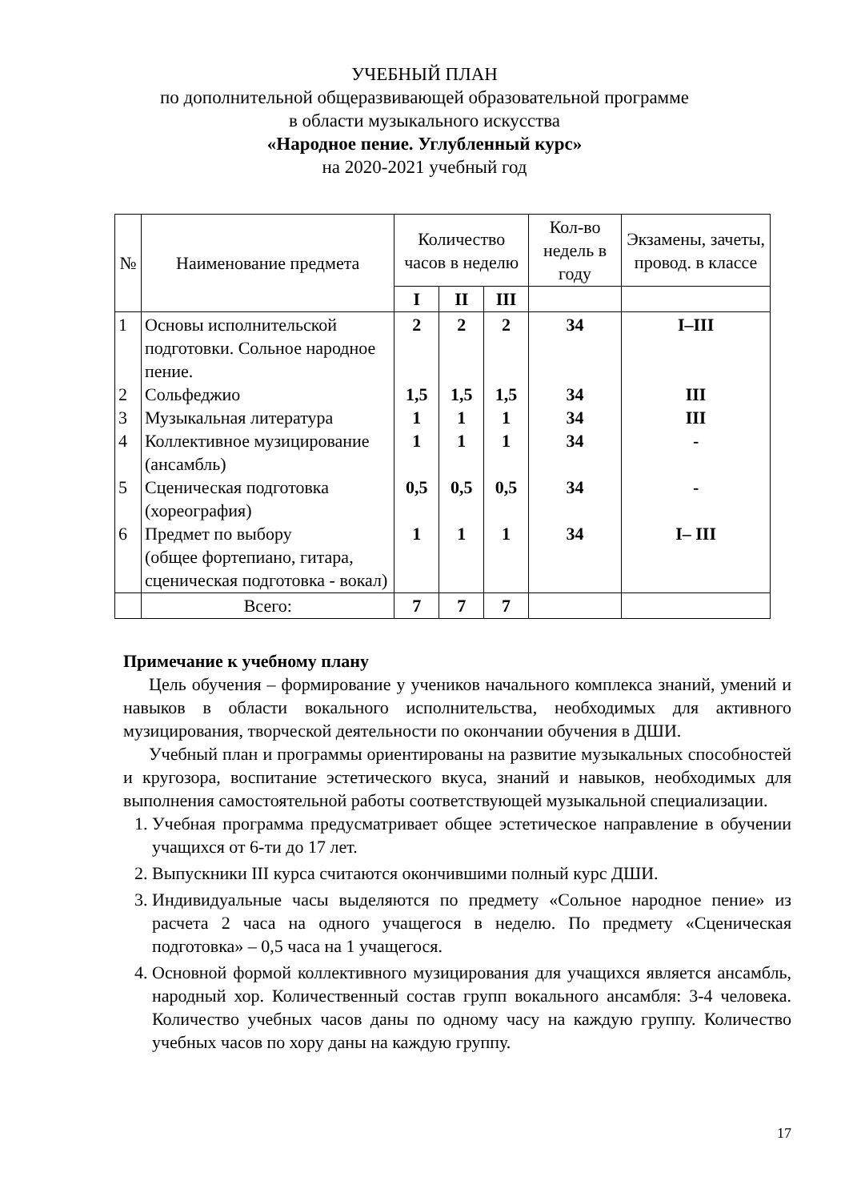УЧЕБНЫЙ ПЛАН
по дополнительной общеразвивающей образовательной программе
в области музыкального искусства
«Народное пение. Углубленный курс»
на 2020-2021 учебный год
| № | Наименование предмета | Количество часов в неделю | | | Кол-во недель в году | Экзамены, зачеты, провод. в классе |
| --- | --- | --- | --- | --- | --- | --- |
| | | I | II | III | | |
| 1 2 3 4 5 6 | Основы исполнительской подготовки. Сольное народное пение. Сольфеджио Музыкальная литература Коллективное музицирование (ансамбль) Сценическая подготовка (хореография) Предмет по выбору (общее фортепиано, гитара, сценическая подготовка - вокал) | 2 1,5 1 1 0,5 1 | 2 1,5 1 1 0,5 1 | 2 1,5 1 1 0,5 1 | 34 34 34 34 34 34 | I–III III III - - I– III |
| | Всего: | 7 | 7 | 7 | | |
Примечание к учебному плану
Цель обучения – формирование у учеников начального комплекса знаний, умений и навыков в области вокального исполнительства, необходимых для активного музицирования, творческой деятельности по окончании обучения в ДШИ.
Учебный план и программы ориентированы на развитие музыкальных способностей и кругозора, воспитание эстетического вкуса, знаний и навыков, необходимых для выполнения самостоятельной работы соответствующей музыкальной специализации.
1. Учебная программа предусматривает общее эстетическое направление в обучении учащихся от 6-ти до 17 лет.
2. Выпускники III курса считаются окончившими полный курс ДШИ.
3. Индивидуальные часы выделяются по предмету «Сольное народное пение» из расчета 2 часа на одного учащегося в неделю. По предмету «Сценическая подготовка» – 0,5 часа на 1 учащегося.
4. Основной формой коллективного музицирования для учащихся является ансамбль, народный хор. Количественный состав групп вокального ансамбля: 3-4 человека. Количество учебных часов даны по одному часу на каждую группу. Количество учебных часов по хору даны на каждую группу.
17